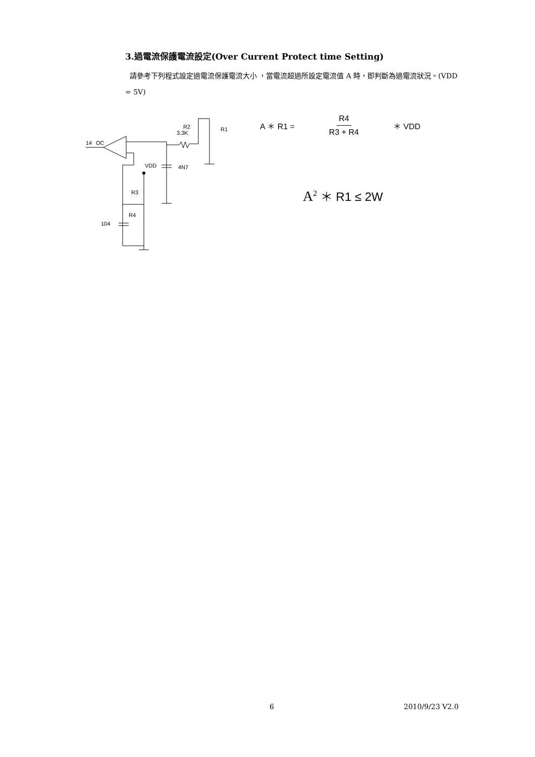3.過電流保護電流設定(Over Current Protect time Setting)
請參考下列程式設定過電流保護電流大小 ，當電流超過所設定電流值 A 時，即判斷為過電流狀況。(VDD = 5V)
14
OC
R2
3.3K
R1
VDD
4N7
R3
R4
104
A ＊ R1 = R4 R3 + R4 ＊ VDD
A<sup>2</sup> ＊ R1 ≤ 2W
6 2010/9/23 V2.0